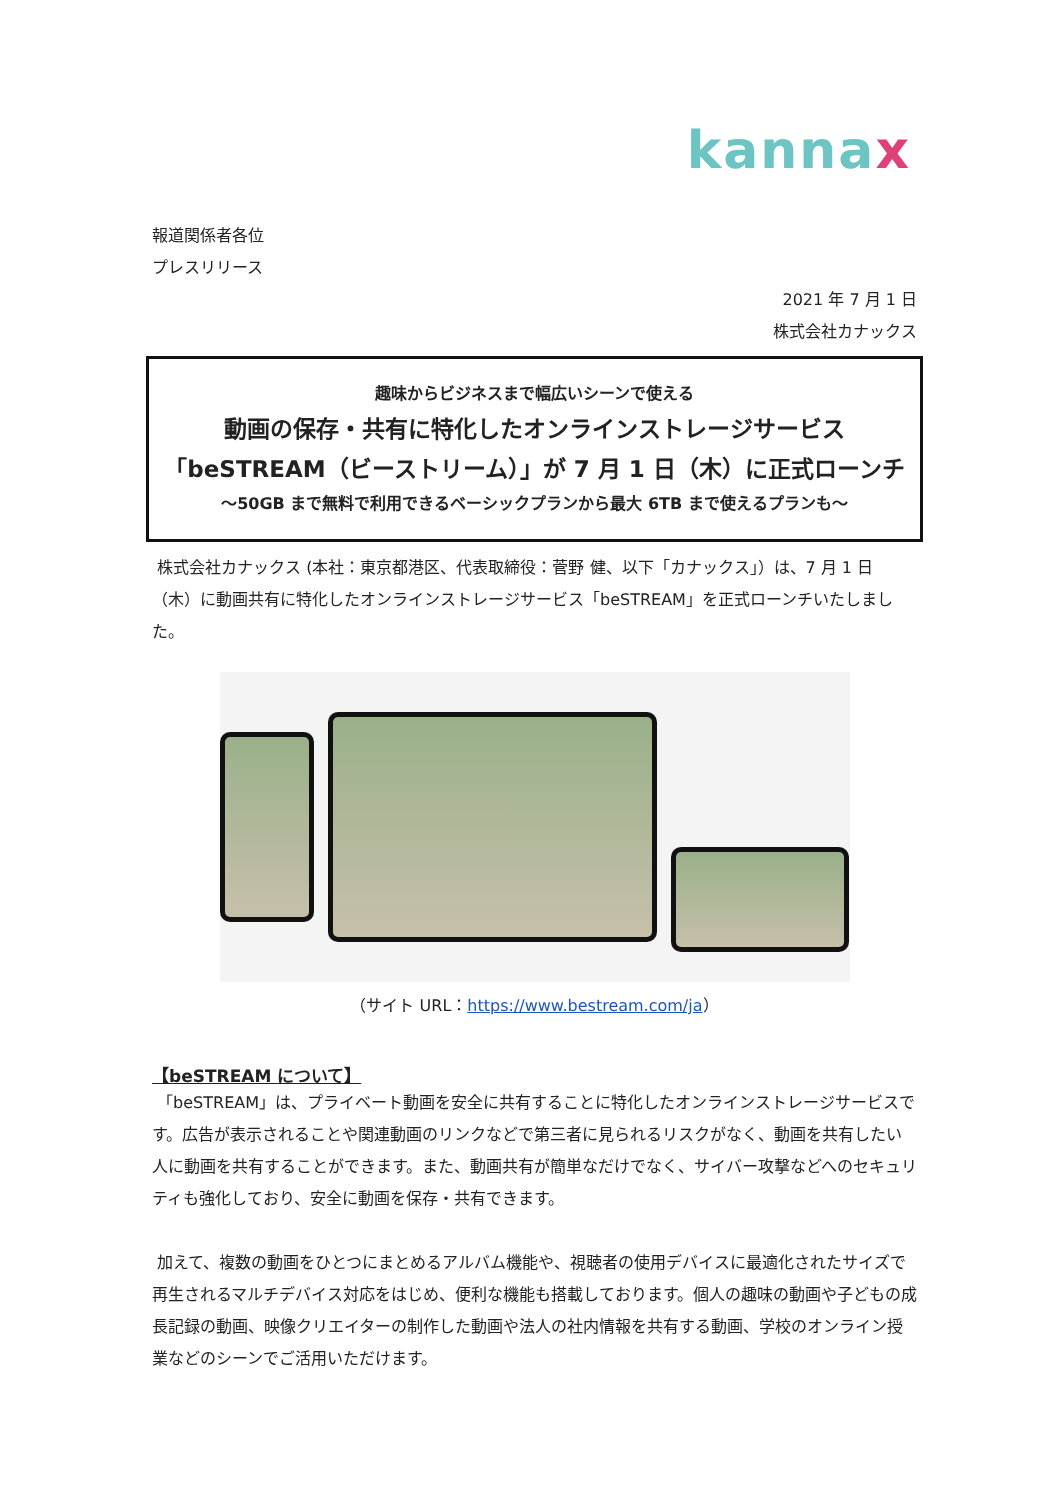kannax
報道関係者各位
プレスリリース
2021 年 7 月 1 日
株式会社カナックス
趣味からビジネスまで幅広いシーンで使える
動画の保存・共有に特化したオンラインストレージサービス
「beSTREAM（ビーストリーム）」が 7 月 1 日（木）に正式ローンチ
～50GB まで無料で利用できるベーシックプランから最大 6TB まで使えるプランも～
株式会社カナックス (本社：東京都港区、代表取締役：菅野 健、以下「カナックス」）は、7 月 1 日（木）に動画共有に特化したオンラインストレージサービス「beSTREAM」を正式ローンチいたしました。
（サイト URL：https://www.bestream.com/ja）
【beSTREAM について】
「beSTREAM」は、プライベート動画を安全に共有することに特化したオンラインストレージサービスです。広告が表示されることや関連動画のリンクなどで第三者に見られるリスクがなく、動画を共有したい人に動画を共有することができます。また、動画共有が簡単なだけでなく、サイバー攻撃などへのセキュリティも強化しており、安全に動画を保存・共有できます。
加えて、複数の動画をひとつにまとめるアルバム機能や、視聴者の使用デバイスに最適化されたサイズで再生されるマルチデバイス対応をはじめ、便利な機能も搭載しております。個人の趣味の動画や子どもの成長記録の動画、映像クリエイターの制作した動画や法人の社内情報を共有する動画、学校のオンライン授業などのシーンでご活用いただけます。